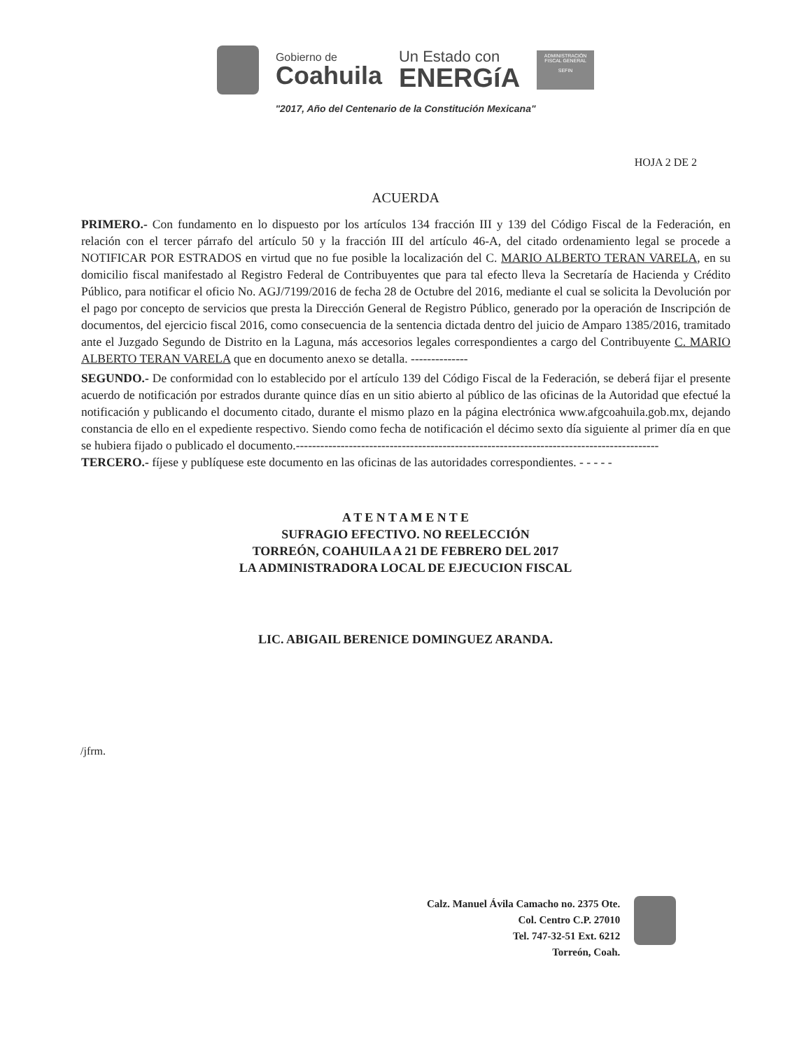Gobierno de
Coahuila
Un Estado con
ENERGíA
ADMINISTRACIÓN FISCAL GENERAL
SEFIN
"2017, Año del Centenario de la Constitución Mexicana"
HOJA 2 DE 2
ACUERDA
PRIMERO.- Con fundamento en lo dispuesto por los artículos 134 fracción III y 139 del Código Fiscal de la Federación, en relación con el tercer párrafo del artículo 50 y la fracción III del artículo 46-A, del citado ordenamiento legal se procede a NOTIFICAR POR ESTRADOS en virtud que no fue posible la localización del C. MARIO ALBERTO TERAN VARELA, en su domicilio fiscal manifestado al Registro Federal de Contribuyentes que para tal efecto lleva la Secretaría de Hacienda y Crédito Público, para notificar el oficio No. AGJ/7199/2016 de fecha 28 de Octubre del 2016, mediante el cual se solicita la Devolución por el pago por concepto de servicios que presta la Dirección General de Registro Público, generado por la operación de Inscripción de documentos, del ejercicio fiscal 2016, como consecuencia de la sentencia dictada dentro del juicio de Amparo 1385/2016, tramitado ante el Juzgado Segundo de Distrito en la Laguna, más accesorios legales correspondientes a cargo del Contribuyente C. MARIO ALBERTO TERAN VARELA que en documento anexo se detalla. --------------
SEGUNDO.- De conformidad con lo establecido por el artículo 139 del Código Fiscal de la Federación, se deberá fijar el presente acuerdo de notificación por estrados durante quince días en un sitio abierto al público de las oficinas de la Autoridad que efectué la notificación y publicando el documento citado, durante el mismo plazo en la página electrónica www.afgcoahuila.gob.mx, dejando constancia de ello en el expediente respectivo. Siendo como fecha de notificación el décimo sexto día siguiente al primer día en que se hubiera fijado o publicado el documento.-----------------------------------------------------------------------------------------
TERCERO.- fíjese y publíquese este documento en las oficinas de las autoridades correspondientes. - - - - -
A T E N T A M E N T E
SUFRAGIO EFECTIVO. NO REELECCIÓN
TORREÓN, COAHUILA A 21 DE FEBRERO DEL 2017
LA ADMINISTRADORA LOCAL DE EJECUCION FISCAL
LIC. ABIGAIL BERENICE DOMINGUEZ ARANDA.
/jfrm.
Calz. Manuel Ávila Camacho no. 2375 Ote.
Col. Centro C.P. 27010
Tel. 747-32-51 Ext. 6212
Torreón, Coah.